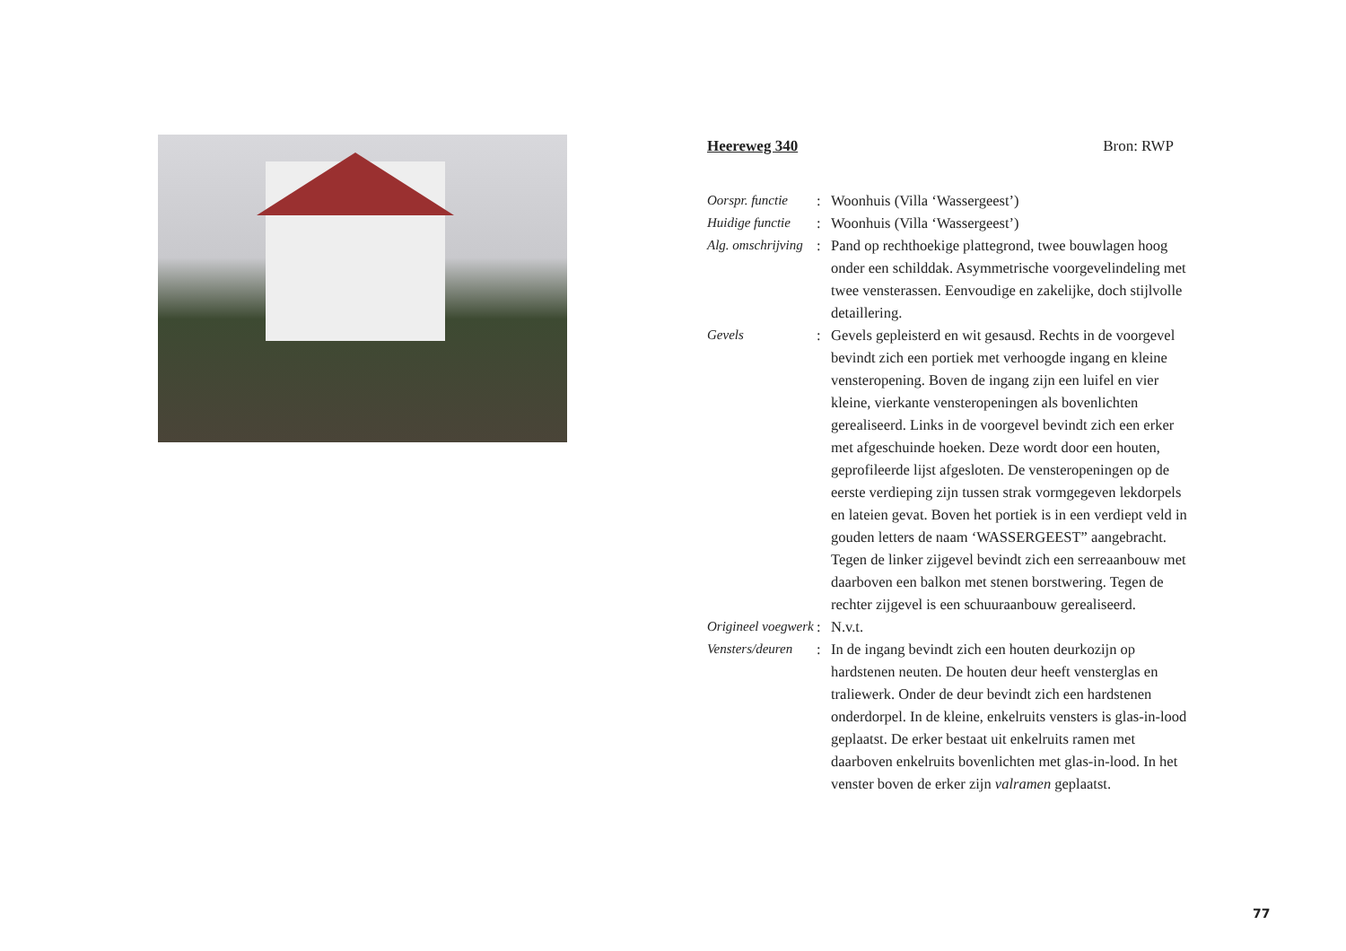Heereweg 340 Bron: RWP
Oorspr. functie
: Woonhuis (Villa ‘Wassergeest’)
Huidige functie
: Woonhuis (Villa ‘Wassergeest’)
Alg. omschrijving
: Pand op rechthoekige plattegrond, twee bouwlagen hoog onder een schilddak. Asymmetrische voorgevelindeling met twee vensterassen. Eenvoudige en zakelijke, doch stijlvolle detaillering.
Gevels : Gevels gepleisterd en wit gesausd. Rechts in de voorgevel bevindt zich een portiek met verhoogde ingang en kleine vensteropening. Boven de ingang zijn een luifel en vier kleine, vierkante vensteropeningen als bovenlichten gerealiseerd. Links in de voorgevel bevindt zich een erker met afgeschuinde hoeken. Deze wordt door een houten, geprofileerde lijst afgesloten. De vensteropeningen op de eerste verdieping zijn tussen strak vormgegeven lekdorpels en lateien gevat. Boven het portiek is in een verdiept veld in gouden letters de naam ‘WASSERGEEST” aangebracht. Tegen de linker zijgevel bevindt zich een serreaanbouw met daarboven een balkon met stenen borstwering. Tegen de rechter zijgevel is een schuuraanbouw gerealiseerd.
Origineel voegwerk
: N.v.t.
Vensters/deuren
: In de ingang bevindt zich een houten deurkozijn op hardstenen neuten. De houten deur heeft vensterglas en traliewerk. Onder de deur bevindt zich een hardstenen onderdorpel. In de kleine, enkelruits vensters is glas-in-lood geplaatst. De erker bestaat uit enkelruits ramen met daarboven enkelruits bovenlichten met glas-in-lood. In het venster boven de erker zijn valramen geplaatst.
77